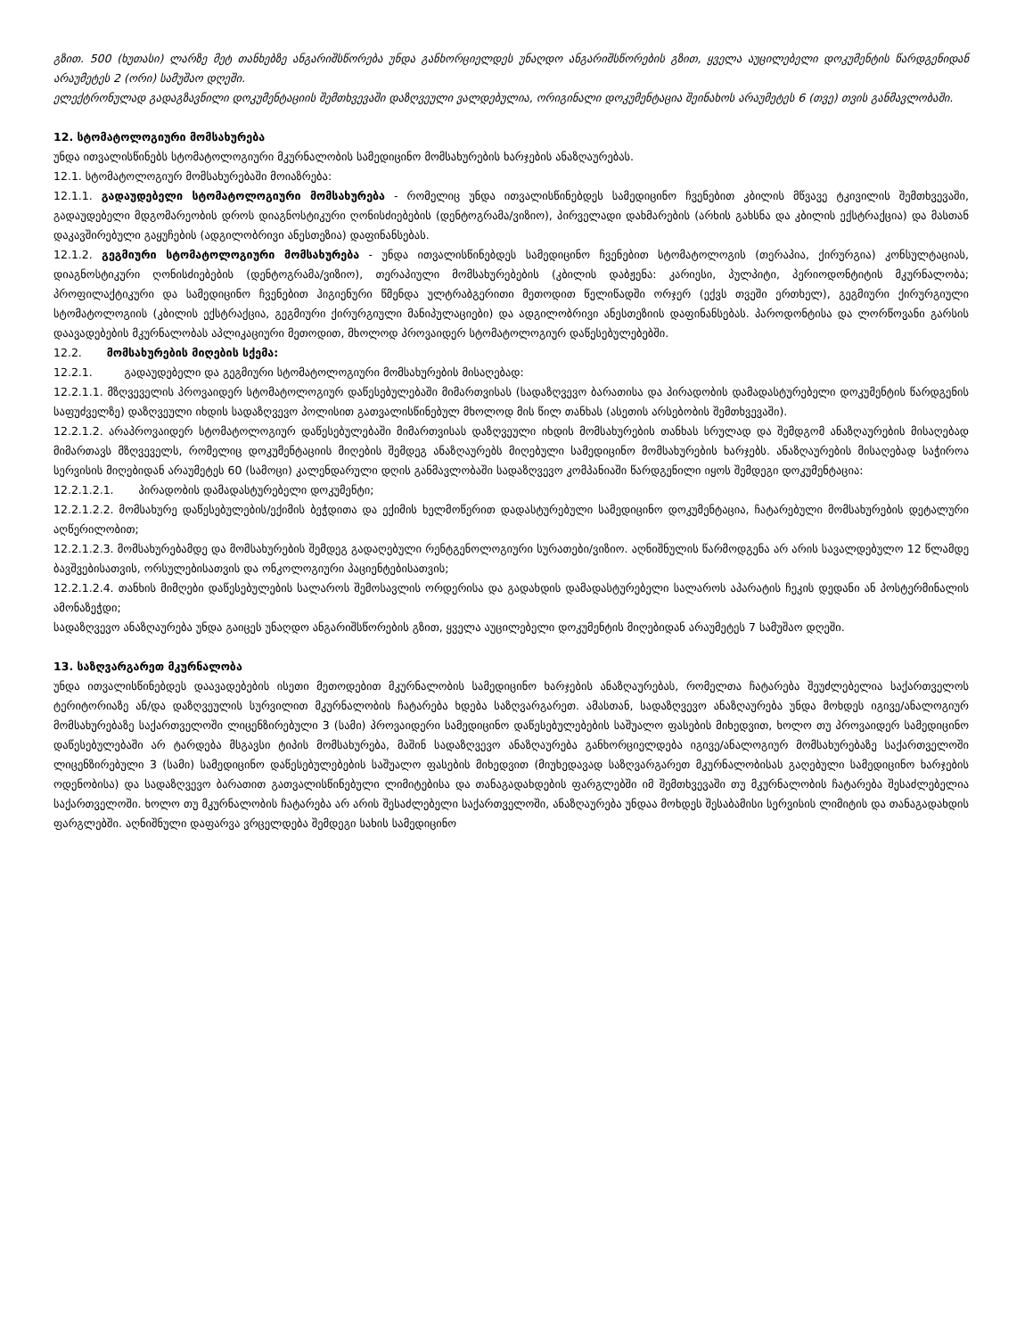გზით. 500 (ხუთასი) ლარზე მეტ თანხებზე ანგარიშსწორება უნდა განხორციელდეს უნაღდო ანგარიშსწორების გზით, ყველა აუცილებელი დოკუმენტის წარდგენიდან არაუმეტეს 2 (ორი) სამუშაო დღეში.
ელექტრონულად გადაგზავნილი დოკუმენტაციის შემთხვევაში დაზღვეული ვალდებულია, ორიგინალი დოკუმენტაცია შეინახოს არაუმეტეს 6 (თვე) თვის განმავლობაში.
12. სტომატოლოგიური მომსახურება
უნდა ითვალისწინებს სტომატოლოგიური მკურნალობის სამედიცინო მომსახურების ხარჯების ანაზღაურებას.
12.1. სტომატოლოგიურ მომსახურებაში მოიაზრება:
12.1.1. გადაუდებელი სტომატოლოგიური მომსახურება - რომელიც უნდა ითვალისწინებდეს სამედიცინო ჩვენებით კბილის მწვავე ტკივილის შემთხვევაში, გადაუდებელი მდგომარეობის დროს დიაგნოსტიკური ღონისძიებების (დენტოგრამა/ვიზიო), პირველადი დახმარების (არხის გახსნა და კბილის ექსტრაქცია) და მასთან დაკავშირებული გაყუჩების (ადგილობრივი ანესთეზია) დაფინანსებას.
12.1.2. გეგმიური სტომატოლოგიური მომსახურება - უნდა ითვალისწინებდეს სამედიცინო ჩვენებით სტომატოლოგის (თერაპია, ქირურგია) კონსულტაციას, დიაგნოსტიკური ღონისძიებების (დენტოგრამა/ვიზიო), თერაპიული მომსახურებების (კბილის დაბჟენა: კარიესი, პულპიტი, პერიოდონტიტის მკურნალობა; პროფილაქტიკური და სამედიცინო ჩვენებით ჰიგიენური წმენდა ულტრაბგერითი მეთოდით წელიწადში ორჯერ (ექვს თვეში ერთხელ), გეგმიური ქირურგიული სტომატოლოგიის (კბილის ექსტრაქცია, გეგმიური ქირურგიული მანიპულაციები) და ადგილობრივი ანესთეზიის დაფინანსებას. პაროდონტისა და ლორწოვანი გარსის დაავადებების მკურნალობას აპლიკაციური მეთოდით, მხოლოდ პროვაიდერ სტომატოლოგიურ დაწესებულებებში.
12.2. მომსახურების მიღების სქემა:
12.2.1. გადაუდებელი და გეგმიური სტომატოლოგიური მომსახურების მისაღებად:
12.2.1.1. მზღვეველის პროვაიდერ სტომატოლოგიურ დაწესებულებაში მიმართვისას (სადაზღვევო ბარათისა და პირადობის დამადასტურებელი დოკუმენტის წარდგენის საფუძველზე) დაზღვეული იხდის სადაზღვევო პოლისით გათვალისწინებულ მხოლოდ მის წილ თანხას (ასეთის არსებობის შემთხვევაში).
12.2.1.2. არაპროვაიდერ სტომატოლოგიურ დაწესებულებაში მიმართვისას დაზღვეული იხდის მომსახურების თანხას სრულად და შემდგომ ანაზღაურების მისაღებად მიმართავს მზღვეველს, რომელიც დოკუმენტაციის მიღების შემდეგ ანაზღაურებს მიღებული სამედიცინო მომსახურების ხარჯებს. ანაზღაურების მისაღებად საჭიროა სერვისის მიღებიდან არაუმეტეს 60 (სამოცი) კალენდარული დღის განმავლობაში სადაზღვევო კომპანიაში წარდგენილი იყოს შემდეგი დოკუმენტაცია:
12.2.1.2.1. პირადობის დამადასტურებელი დოკუმენტი;
12.2.1.2.2. მომსახურე დაწესებულების/ექიმის ბეჭდითა და ექიმის ხელმოწერით დადასტურებული სამედიცინო დოკუმენტაცია, ჩატარებული მომსახურების დეტალური აღწერილობით;
12.2.1.2.3. მომსახურებამდე და მომსახურების შემდეგ გადაღებული რენტგენოლოგიური სურათები/ვიზიო. აღნიშნულის წარმოდგენა არ არის სავალდებულო 12 წლამდე ბავშვებისათვის, ორსულებისათვის და ონკოლოგიური პაციენტებისათვის;
12.2.1.2.4. თანხის მიმღები დაწესებულების სალაროს შემოსავლის ორდერისა და გადახდის დამადასტურებელი სალაროს აპარატის ჩეკის დედანი ან პოსტერმინალის ამონაზეჭდი;
სადაზღვევო ანაზღაურება უნდა გაიცეს უნაღდო ანგარიშსწორების გზით, ყველა აუცილებელი დოკუმენტის მიღებიდან არაუმეტეს 7 სამუშაო დღეში.
13. საზღვარგარეთ მკურნალობა
უნდა ითვალისწინებდეს დაავადებების ისეთი მეთოდებით მკურნალობის სამედიცინო ხარჯების ანაზღაურებას, რომელთა ჩატარება შეუძლებელია საქართველოს ტერიტორიაზე ან/და დაზღვეულის სურვილით მკურნალობის ჩატარება ხდება საზღვარგარეთ. ამასთან, სადაზღვევო ანაზღაურება უნდა მოხდეს იგივე/ანალოგიურ მომსახურებაზე საქართველოში ლიცენზირებული 3 (სამი) პროვაიდერი სამედიცინო დაწესებულებების საშუალო ფასების მიხედვით, ხოლო თუ პროვაიდერ სამედიცინო დაწესებულებაში არ ტარდება მსგავსი ტიპის მომსახურება, მაშინ სადაზღვევო ანაზღაურება განხორციელდება იგივე/ანალოგიურ მომსახურებაზე საქართველოში ლიცენზირებული 3 (სამი) სამედიცინო დაწესებულებების საშუალო ფასების მიხედვით (მიუხედავად საზღვარგარეთ მკურნალობისას გაღებული სამედიცინო ხარჯების ოდენობისა) და სადაზღვევო ბარათით გათვალისწინებული ლიმიტებისა და თანაგადახდების ფარგლებში იმ შემთხვევაში თუ მკურნალობის ჩატარება შესაძლებელია საქართველოში. ხოლო თუ მკურნალობის ჩატარება არ არის შესაძლებელი საქართველოში, ანაზღაურება უნდაა მოხდეს შესაბამისი სერვისის ლიმიტის და თანაგადახდის ფარგლებში. აღნიშნული დაფარვა ვრცელდება შემდეგი სახის სამედიცინო